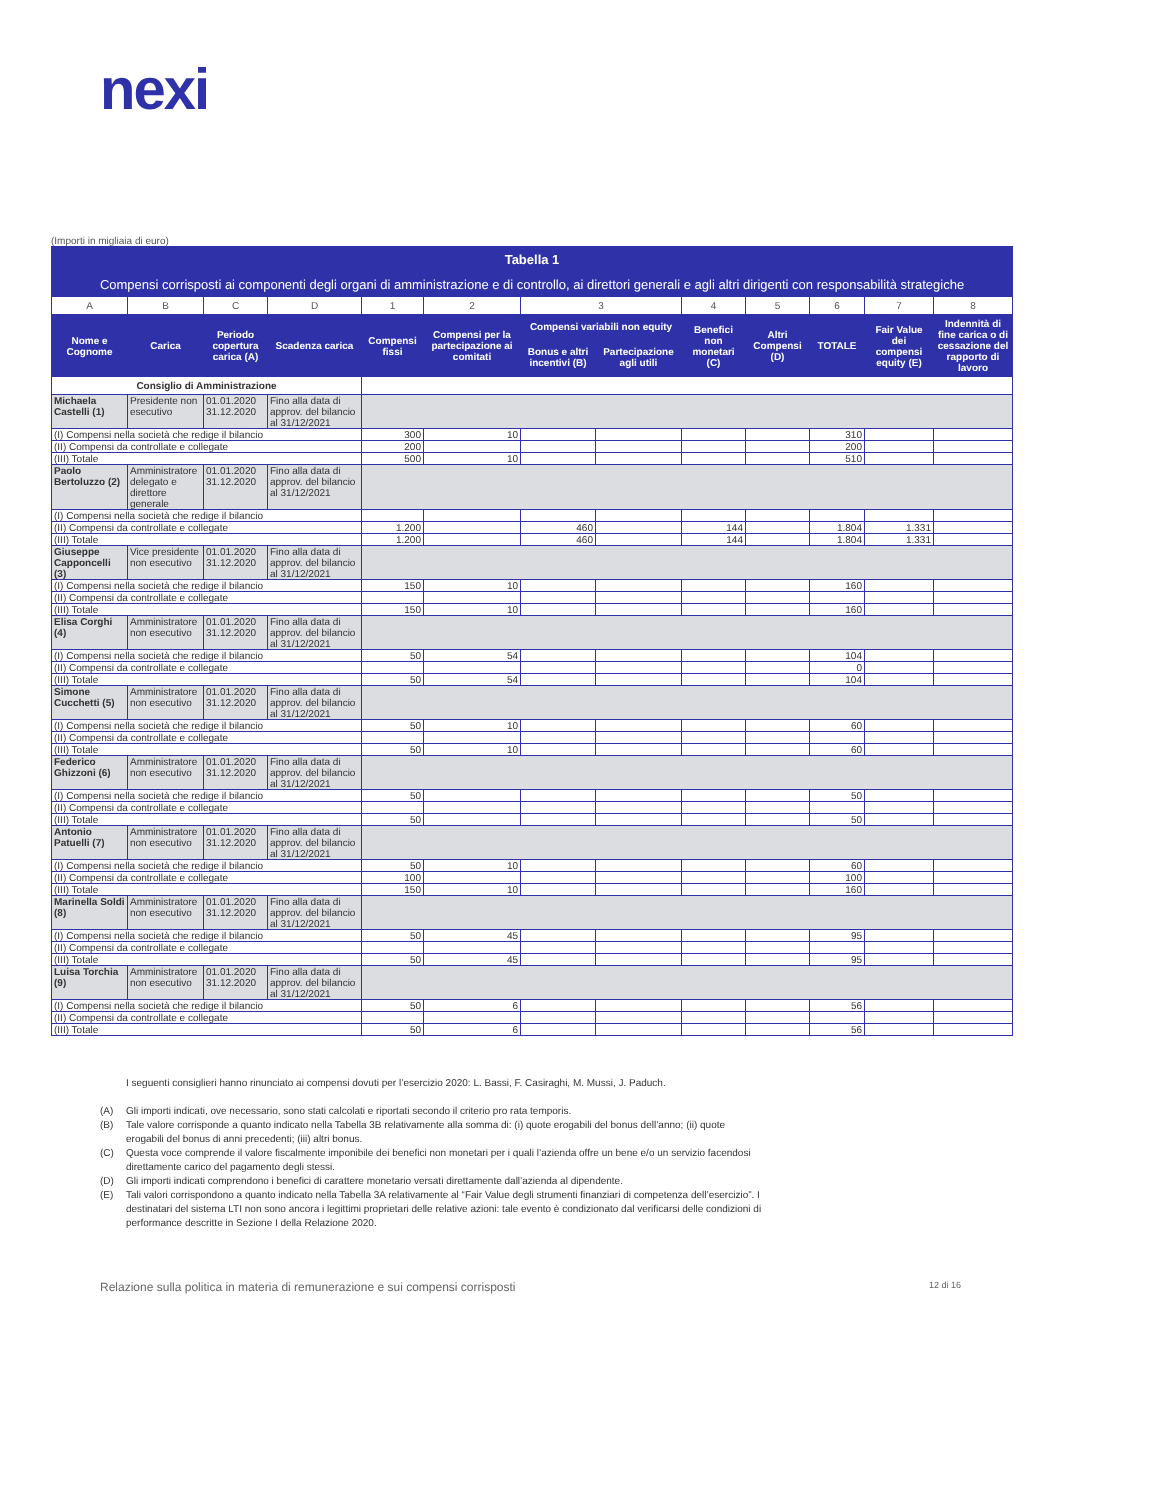nexi
(Importi in migliaia di euro)
| Tabella 1 | | | | | | | | | | | | |
| Compensi corrisposti ai componenti degli organi di amministrazione e di controllo, ai direttori generali e agli altri dirigenti con responsabilità strategiche | | | | | | | | | | | | |
| A | B | C | D | 1 | 2 | 3 | | 4 | 5 | 6 | 7 | 8 |
| Nome e Cognome | Carica | Periodo copertura carica (A) | Scadenza carica | Compensi fissi | Compensi per la partecipazione ai comitati | Compensi variabili non equity | | Benefici non monetari (C) | Altri Compensi (D) | TOTALE | Fair Value dei compensi equity (E) | Indennità di fine carica o di cessazione del rapporto di lavoro |
| | | | | | | Bonus e altri incentivi (B) | Partecipazione agli utili | | | | | |
| Consiglio di Amministrazione | | | | | | | | | | | | |
| Michaela Castelli (1) | Presidente non esecutivo | 01.01.2020 31.12.2020 | Fino alla data di approv. del bilancio al 31/12/2021 | | | | | | | | | |
| (I) Compensi nella società che redige il bilancio | | | | 300 | 10 | | | | | 310 | | |
| (II) Compensi da controllate e collegate | | | | 200 | | | | | | 200 | | |
| (III) Totale | | | | 500 | 10 | | | | | 510 | | |
| Paolo Bertoluzzo (2) | Amministratore delegato e direttore generale | 01.01.2020 31.12.2020 | Fino alla data di approv. del bilancio al 31/12/2021 | | | | | | | | | |
| (I) Compensi nella società che redige il bilancio | | | | | | | | | | | | |
| (II) Compensi da controllate e collegate | | | | 1.200 | | 460 | | 144 | | 1.804 | 1.331 | |
| (III) Totale | | | | 1.200 | | 460 | | 144 | | 1.804 | 1.331 | |
| Giuseppe Capponcelli (3) | Vice presidente non esecutivo | 01.01.2020 31.12.2020 | Fino alla data di approv. del bilancio al 31/12/2021 | | | | | | | | | |
| (I) Compensi nella società che redige il bilancio | | | | 150 | 10 | | | | | 160 | | |
| (II) Compensi da controllate e collegate | | | | | | | | | | | | |
| (III) Totale | | | | 150 | 10 | | | | | 160 | | |
| Elisa Corghi (4) | Amministratore non esecutivo | 01.01.2020 31.12.2020 | Fino alla data di approv. del bilancio al 31/12/2021 | | | | | | | | | |
| (I) Compensi nella società che redige il bilancio | | | | 50 | 54 | | | | | 104 | | |
| (II) Compensi da controllate e collegate | | | | | | | | | | 0 | | |
| (III) Totale | | | | 50 | 54 | | | | | 104 | | |
| Simone Cucchetti (5) | Amministratore non esecutivo | 01.01.2020 31.12.2020 | Fino alla data di approv. del bilancio al 31/12/2021 | | | | | | | | | |
| (I) Compensi nella società che redige il bilancio | | | | 50 | 10 | | | | | 60 | | |
| (II) Compensi da controllate e collegate | | | | | | | | | | | | |
| (III) Totale | | | | 50 | 10 | | | | | 60 | | |
| Federico Ghizzoni (6) | Amministratore non esecutivo | 01.01.2020 31.12.2020 | Fino alla data di approv. del bilancio al 31/12/2021 | | | | | | | | | |
| (I) Compensi nella società che redige il bilancio | | | | 50 | | | | | | 50 | | |
| (II) Compensi da controllate e collegate | | | | | | | | | | | | |
| (III) Totale | | | | 50 | | | | | | 50 | | |
| Antonio Patuelli (7) | Amministratore non esecutivo | 01.01.2020 31.12.2020 | Fino alla data di approv. del bilancio al 31/12/2021 | | | | | | | | | |
| (I) Compensi nella società che redige il bilancio | | | | 50 | 10 | | | | | 60 | | |
| (II) Compensi da controllate e collegate | | | | 100 | | | | | | 100 | | |
| (III) Totale | | | | 150 | 10 | | | | | 160 | | |
| Marinella Soldi (8) | Amministratore non esecutivo | 01.01.2020 31.12.2020 | Fino alla data di approv. del bilancio al 31/12/2021 | | | | | | | | | |
| (I) Compensi nella società che redige il bilancio | | | | 50 | 45 | | | | | 95 | | |
| (II) Compensi da controllate e collegate | | | | | | | | | | | | |
| (III) Totale | | | | 50 | 45 | | | | | 95 | | |
| Luisa Torchia (9) | Amministratore non esecutivo | 01.01.2020 31.12.2020 | Fino alla data di approv. del bilancio al 31/12/2021 | | | | | | | | | |
| (I) Compensi nella società che redige il bilancio | | | | 50 | 6 | | | | | 56 | | |
| (II) Compensi da controllate e collegate | | | | | | | | | | | | |
| (III) Totale | | | | 50 | 6 | | | | | 56 | | |
I seguenti consiglieri hanno rinunciato ai compensi dovuti per l’esercizio 2020: L. Bassi, F. Casiraghi, M. Mussi, J. Paduch.
(A) Gli importi indicati, ove necessario, sono stati calcolati e riportati secondo il criterio pro rata temporis.
(B) Tale valore corrisponde a quanto indicato nella Tabella 3B relativamente alla somma di: (i) quote erogabili del bonus dell’anno; (ii) quote erogabili del bonus di anni precedenti; (iii) altri bonus.
(C) Questa voce comprende il valore fiscalmente imponibile dei benefici non monetari per i quali l’azienda offre un bene e/o un servizio facendosi direttamente carico del pagamento degli stessi.
(D) Gli importi indicati comprendono i benefici di carattere monetario versati direttamente dall’azienda al dipendente.
(E) Tali valori corrispondono a quanto indicato nella Tabella 3A relativamente al “Fair Value degli strumenti finanziari di competenza dell’esercizio”. I destinatari del sistema LTI non sono ancora i legittimi proprietari delle relative azioni: tale evento è condizionato dal verificarsi delle condizioni di performance descritte in Sezione I della Relazione 2020.
Relazione sulla politica in materia di remunerazione e sui compensi corrisposti 12 di 16